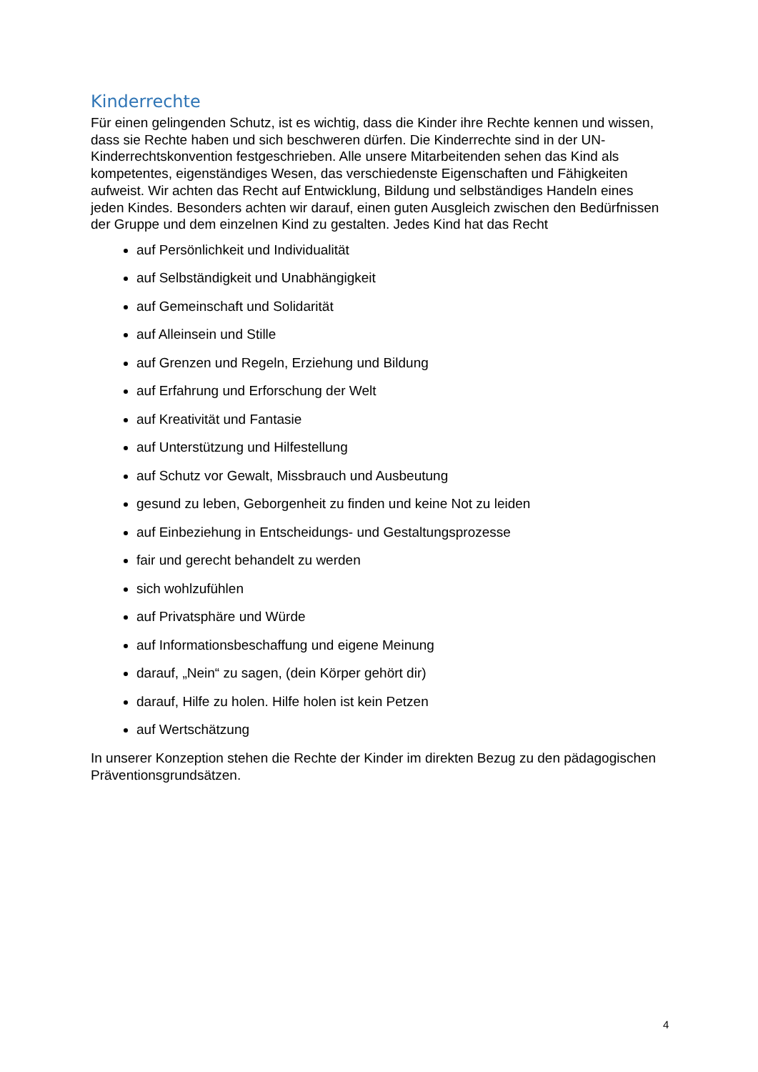Kinderrechte
Für einen gelingenden Schutz, ist es wichtig, dass die Kinder ihre Rechte kennen und wissen, dass sie Rechte haben und sich beschweren dürfen. Die Kinderrechte sind in der UN- Kinderrechtskonvention festgeschrieben. Alle unsere Mitarbeitenden sehen das Kind als kompetentes, eigenständiges Wesen, das verschiedenste Eigenschaften und Fähigkeiten aufweist. Wir achten das Recht auf Entwicklung, Bildung und selbständiges Handeln eines jeden Kindes. Besonders achten wir darauf, einen guten Ausgleich zwischen den Bedürfnissen der Gruppe und dem einzelnen Kind zu gestalten. Jedes Kind hat das Recht
auf Persönlichkeit und Individualität
auf Selbständigkeit und Unabhängigkeit
auf Gemeinschaft und Solidarität
auf Alleinsein und Stille
auf Grenzen und Regeln, Erziehung und Bildung
auf Erfahrung und Erforschung der Welt
auf Kreativität und Fantasie
auf Unterstützung und Hilfestellung
auf Schutz vor Gewalt, Missbrauch und Ausbeutung
gesund zu leben, Geborgenheit zu finden und keine Not zu leiden
auf Einbeziehung in Entscheidungs- und Gestaltungsprozesse
fair und gerecht behandelt zu werden
sich wohlzufühlen
auf Privatsphäre und Würde
auf Informationsbeschaffung und eigene Meinung
darauf, „Nein“ zu sagen, (dein Körper gehört dir)
darauf, Hilfe zu holen. Hilfe holen ist kein Petzen
auf Wertschätzung
In unserer Konzeption stehen die Rechte der Kinder im direkten Bezug zu den pädagogischen Präventionsgrundsätzen.
4